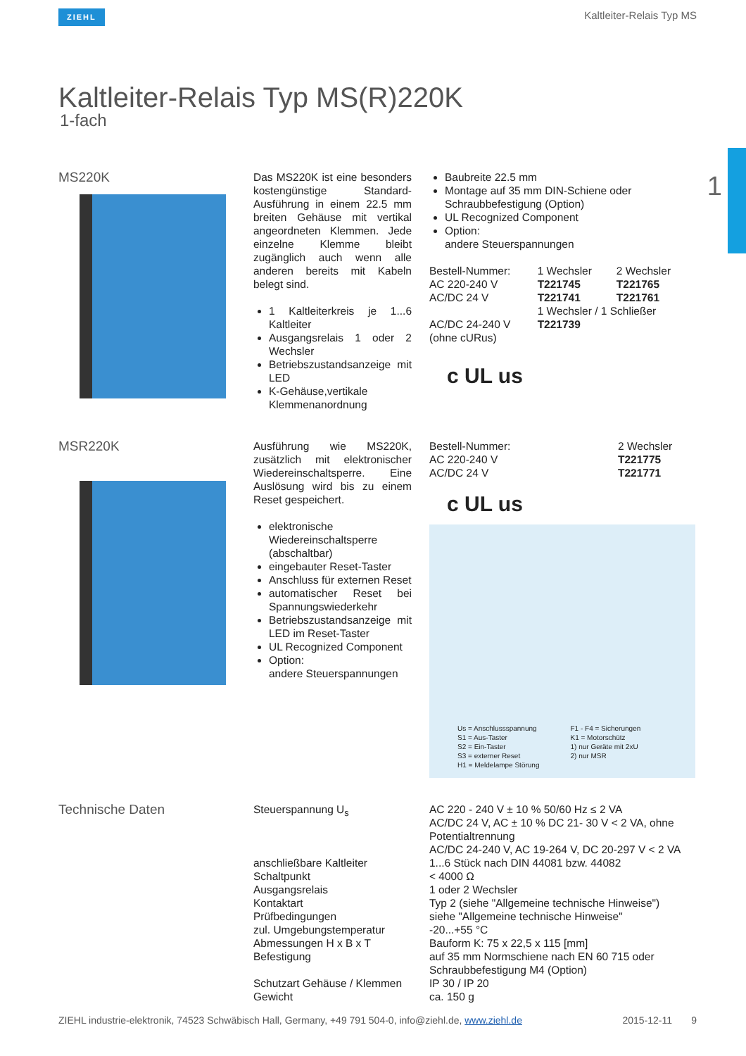ZIEHL Kaltleiter-Relais Typ MS
Kaltleiter-Relais Typ MS(R)220K
1-fach
1
MS220K
Das MS220K ist eine besonders kostengünstige Standard-Ausführung in einem 22.5 mm breiten Gehäuse mit vertikal angeordneten Klemmen. Jede einzelne Klemme bleibt zugänglich auch wenn alle anderen bereits mit Kabeln belegt sind.
1 Kaltleiterkreis je 1...6 Kaltleiter
Ausgangsrelais 1 oder 2 Wechsler
Betriebszustandsanzeige mit LED
K-Gehäuse,vertikale Klemmenanordnung
Baubreite 22.5 mm
Montage auf 35 mm DIN-Schiene oder Schraubbefestigung (Option)
UL Recognized Component
Option:
andere Steuerspannungen
| Bestell-Nummer: | 1 Wechsler | 2 Wechsler |
| AC 220-240 V | T221745 | T221765 |
| AC/DC 24 V | T221741 | T221761 |
| | 1 Wechsler / 1 Schließer | |
| AC/DC 24-240 V (ohne cURus) | T221739 | |
c UL us
MSR220K
Ausführung wie MS220K, zusätzlich mit elektronischer Wiedereinschaltsperre. Eine Auslösung wird bis zu einem Reset gespeichert.
elektronische Wiedereinschaltsperre (abschaltbar)
eingebauter Reset-Taster
Anschluss für externen Reset
automatischer Reset bei Spannungswiederkehr
Betriebszustandsanzeige mit LED im Reset-Taster
UL Recognized Component
Option:
andere Steuerspannungen
| Bestell-Nummer: | 2 Wechsler |
| AC 220-240 V | T221775 |
| AC/DC 24 V | T221771 |
c UL us
| Us = Anschlussspannung S1 = Aus-Taster S2 = Ein-Taster S3 = externer Reset H1 = Meldelampe Störung | F1 - F4 = Sicherungen K1 = Motorschütz 1) nur Geräte mit 2xU 2) nur MSR |
Technische Daten
| Steuerspannung U<sub>s</sub> | AC 220 - 240 V ± 10 % 50/60 Hz ≤ 2 VA AC/DC 24 V, AC ± 10 % DC 21- 30 V < 2 VA, ohne Potentialtrennung AC/DC 24-240 V, AC 19-264 V, DC 20-297 V < 2 VA |
| anschließbare Kaltleiter | 1...6 Stück nach DIN 44081 bzw. 44082 |
| Schaltpunkt | < 4000 Ω |
| Ausgangsrelais | 1 oder 2 Wechsler |
| Kontaktart | Typ 2 (siehe "Allgemeine technische Hinweise") |
| Prüfbedingungen | siehe "Allgemeine technische Hinweise" |
| zul. Umgebungstemperatur | -20...+55 °C |
| Abmessungen H x B x T | Bauform K: 75 x 22,5 x 115 [mm] |
| Befestigung | auf 35 mm Normschiene nach EN 60 715 oder Schraubbefestigung M4 (Option) |
| Schutzart Gehäuse / Klemmen | IP 30 / IP 20 |
| Gewicht | ca. 150 g |
ZIEHL industrie-elektronik, 74523 Schwäbisch Hall, Germany, +49 791 504-0, info@ziehl.de, www.ziehl.de 2015-12-11 9